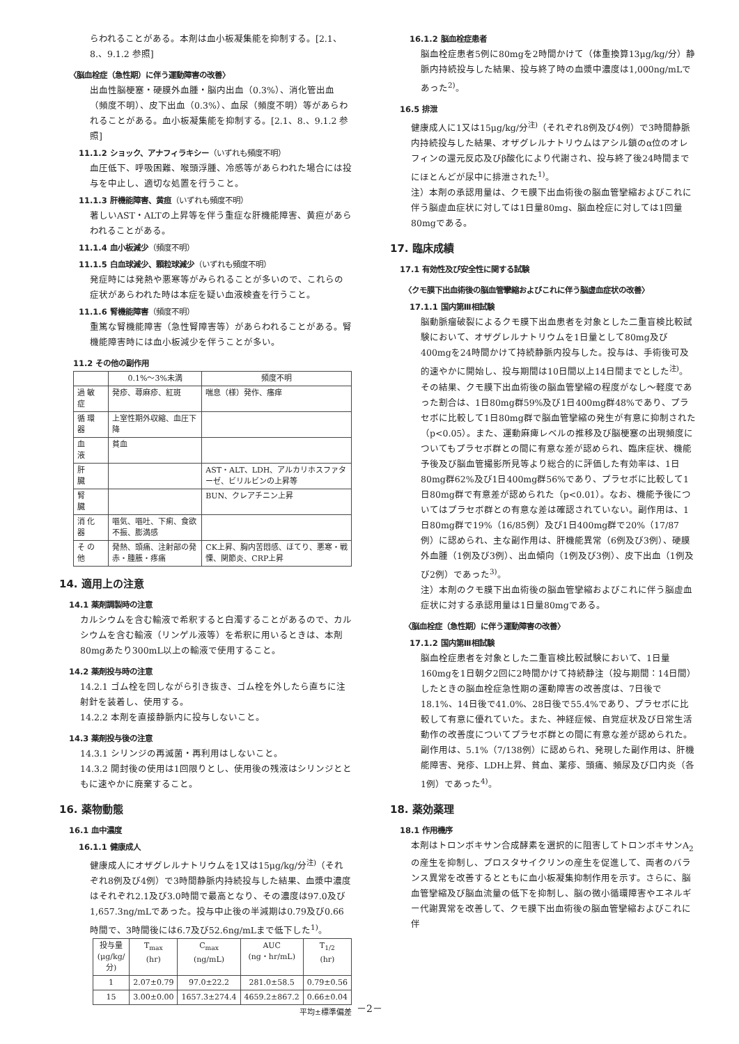らわれることがある。本剤は血小板凝集能を抑制する。[2.1、8.、9.1.2 参照]
〈脳血栓症（急性期）に伴う運動障害の改善〉
出血性脳梗塞・硬膜外血腫・脳内出血（0.3%）、消化管出血（頻度不明）、皮下出血（0.3%）、血尿（頻度不明）等があらわれることがある。血小板凝集能を抑制する。[2.1、8.、9.1.2 参照]
11.1.2 ショック、アナフィラキシー（いずれも頻度不明）
血圧低下、呼吸困難、喉頭浮腫、冷感等があらわれた場合には投与を中止し、適切な処置を行うこと。
11.1.3 肝機能障害、黄疸（いずれも頻度不明）
著しいAST・ALTの上昇等を伴う重症な肝機能障害、黄疸があらわれることがある。
11.1.4 血小板減少（頻度不明）
11.1.5 白血球減少、顆粒球減少（いずれも頻度不明）
発症時には発熱や悪寒等がみられることが多いので、これらの症状があらわれた時は本症を疑い血液検査を行うこと。
11.1.6 腎機能障害（頻度不明）
重篤な腎機能障害（急性腎障害等）があらわれることがある。腎機能障害時には血小板減少を伴うことが多い。
11.2 その他の副作用
| | 0.1%～3%未満 | 頻度不明 |
| --- | --- | --- |
| 過 敏 症 | 発疹、蕁麻疹、紅斑 | 喘息（様）発作、瘙痒 |
| 循 環 器 | 上室性期外収縮、血圧下降 | |
| 血 液 | 貧血 | |
| 肝 臓 | | AST・ALT、LDH、アルカリホスファターゼ、ビリルビンの上昇等 |
| 腎 臓 | | BUN、クレアチニン上昇 |
| 消 化 器 | 嘔気、嘔吐、下痢、食欲不振、膨満感 | |
| そ の 他 | 発熱、頭痛、注射部の発赤・腫脹・疼痛 | CK上昇、胸内苦悶感、ほてり、悪寒・戦慄、関節炎、CRP上昇 |
14. 適用上の注意
14.1 薬剤調製時の注意
カルシウムを含む輸液で希釈すると白濁することがあるので、カルシウムを含む輸液（リンゲル液等）を希釈に用いるときは、本剤80mgあたり300mL以上の輸液で使用すること。
14.2 薬剤投与時の注意
14.2.1 ゴム栓を回しながら引き抜き、ゴム栓を外したら直ちに注射針を装着し、使用する。
14.2.2 本剤を直接静脈内に投与しないこと。
14.3 薬剤投与後の注意
14.3.1 シリンジの再滅菌・再利用はしないこと。
14.3.2 開封後の使用は1回限りとし、使用後の残液はシリンジとともに速やかに廃棄すること。
16. 薬物動態
16.1 血中濃度
16.1.1 健康成人
健康成人にオザグレルナトリウムを1又は15μg/kg/分<sup>注)</sup>（それぞれ8例及び4例）で3時間静脈内持続投与した結果、血漿中濃度はそれぞれ2.1及び3.0時間で最高となり、その濃度は97.0及び1,657.3ng/mLであった。投与中止後の半減期は0.79及び0.66時間で、3時間後には6.7及び52.6ng/mLまで低下した<sup>1)</sup>。
| 投与量 (μg/kg/分) | T<sub>max</sub> (hr) | C<sub>max</sub> (ng/mL) | AUC (ng・hr/mL) | T<sub>1/2</sub> (hr) |
| --- | --- | --- | --- | --- |
| 1 | 2.07±0.79 | 97.0±22.2 | 281.0±58.5 | 0.79±0.56 |
| 15 | 3.00±0.00 | 1657.3±274.4 | 4659.2±867.2 | 0.66±0.04 |
平均±標準偏差
16.1.2 脳血栓症患者
脳血栓症患者5例に80mgを2時間かけて（体重換算13μg/kg/分）静脈内持続投与した結果、投与終了時の血漿中濃度は1,000ng/mLであった<sup>2)</sup>。
16.5 排泄
健康成人に1又は15μg/kg/分<sup>注)</sup>（それぞれ8例及び4例）で3時間静脈内持続投与した結果、オザグレルナトリウムはアシル鎖のα位のオレフィンの還元反応及びβ酸化により代謝され、投与終了後24時間までにほとんどが尿中に排泄された<sup>1)</sup>。
注）本剤の承認用量は、クモ膜下出血術後の脳血管攣縮およびこれに伴う脳虚血症状に対しては1日量80mg、脳血栓症に対しては1回量80mgである。
17. 臨床成績
17.1 有効性及び安全性に関する試験
〈クモ膜下出血術後の脳血管攣縮およびこれに伴う脳虚血症状の改善〉
17.1.1 国内第Ⅲ相試験
脳動脈瘤破裂によるクモ膜下出血患者を対象とした二重盲検比較試験において、オザグレルナトリウムを1日量として80mg及び400mgを24時間かけて持続静脈内投与した。投与は、手術後可及的速やかに開始し、投与期間は10日間以上14日間までとした<sup>注)</sup>。その結果、クモ膜下出血術後の脳血管攣縮の程度がなし～軽度であった割合は、1日80mg群59%及び1日400mg群48%であり、プラセボに比較して1日80mg群で脳血管攣縮の発生が有意に抑制された（p<0.05）。また、運動麻痺レベルの推移及び脳梗塞の出現頻度についてもプラセボ群との間に有意な差が認められ、臨床症状、機能予後及び脳血管撮影所見等より総合的に評価した有効率は、1日80mg群62%及び1日400mg群56%であり、プラセボに比較して1日80mg群で有意差が認められた（p<0.01）。なお、機能予後についてはプラセボ群との有意な差は確認されていない。副作用は、1日80mg群で19%（16/85例）及び1日400mg群で20%（17/87例）に認められ、主な副作用は、肝機能異常（6例及び3例）、硬膜外血腫（1例及び3例）、出血傾向（1例及び3例）、皮下出血（1例及び2例）であった<sup>3)</sup>。
注）本剤のクモ膜下出血術後の脳血管攣縮およびこれに伴う脳虚血症状に対する承認用量は1日量80mgである。
〈脳血栓症（急性期）に伴う運動障害の改善〉
17.1.2 国内第Ⅲ相試験
脳血栓症患者を対象とした二重盲検比較試験において、1日量160mgを1日朝夕2回に2時間かけて持続静注（投与期間：14日間）したときの脳血栓症急性期の運動障害の改善度は、7日後で18.1%、14日後で41.0%、28日後で55.4%であり、プラセボに比較して有意に優れていた。また、神経症候、自覚症状及び日常生活動作の改善度についてプラセボ群との間に有意な差が認められた。副作用は、5.1%（7/138例）に認められ、発現した副作用は、肝機能障害、発疹、LDH上昇、貧血、薬疹、頭痛、頻尿及び口内炎（各1例）であった<sup>4)</sup>。
18. 薬効薬理
18.1 作用機序
本剤はトロンボキサン合成酵素を選択的に阻害してトロンボキサンA<sub>2</sub>の産生を抑制し、プロスタサイクリンの産生を促進して、両者のバランス異常を改善するとともに血小板凝集抑制作用を示す。さらに、脳血管攣縮及び脳血流量の低下を抑制し、脳の微小循環障害やエネルギー代謝異常を改善して、クモ膜下出血術後の脳血管攣縮およびこれに伴
－2－